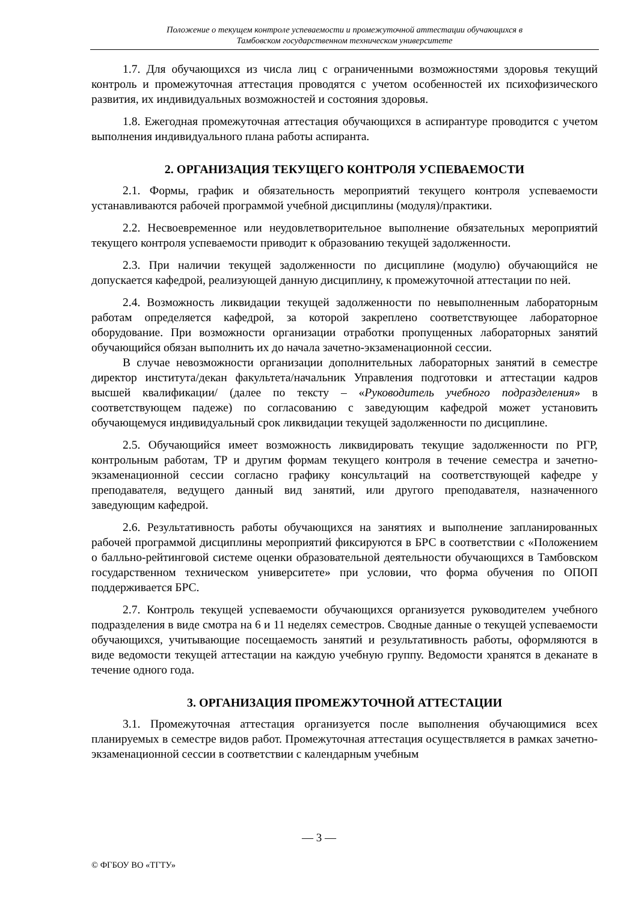Положение о текущем контроле успеваемости и промежуточной аттестации обучающихся в
Тамбовском государственном техническом университете
1.7. Для обучающихся из числа лиц с ограниченными возможностями здоровья текущий контроль и промежуточная аттестация проводятся с учетом особенностей их психофизического развития, их индивидуальных возможностей и состояния здоровья.
1.8. Ежегодная промежуточная аттестация обучающихся в аспирантуре проводится с учетом выполнения индивидуального плана работы аспиранта.
2. ОРГАНИЗАЦИЯ ТЕКУЩЕГО КОНТРОЛЯ УСПЕВАЕМОСТИ
2.1. Формы, график и обязательность мероприятий текущего контроля успеваемости устанавливаются рабочей программой учебной дисциплины (модуля)/практики.
2.2. Несвоевременное или неудовлетворительное выполнение обязательных мероприятий текущего контроля успеваемости приводит к образованию текущей задолженности.
2.3. При наличии текущей задолженности по дисциплине (модулю) обучающийся не допускается кафедрой, реализующей данную дисциплину, к промежуточной аттестации по ней.
2.4. Возможность ликвидации текущей задолженности по невыполненным лабораторным работам определяется кафедрой, за которой закреплено соответствующее лабораторное оборудование. При возможности организации отработки пропущенных лабораторных занятий обучающийся обязан выполнить их до начала зачетно-экзаменационной сессии.
В случае невозможности организации дополнительных лабораторных занятий в семестре директор института/декан факультета/начальник Управления подготовки и аттестации кадров высшей квалификации/ (далее по тексту – «Руководитель учебного подразделения» в соответствующем падеже) по согласованию с заведующим кафедрой может установить обучающемуся индивидуальный срок ликвидации текущей задолженности по дисциплине.
2.5. Обучающийся имеет возможность ликвидировать текущие задолженности по РГР, контрольным работам, ТР и другим формам текущего контроля в течение семестра и зачетно-экзаменационной сессии согласно графику консультаций на соответствующей кафедре у преподавателя, ведущего данный вид занятий, или другого преподавателя, назначенного заведующим кафедрой.
2.6. Результативность работы обучающихся на занятиях и выполнение запланированных рабочей программой дисциплины мероприятий фиксируются в БРС в соответствии с «Положением о балльно-рейтинговой системе оценки образовательной деятельности обучающихся в Тамбовском государственном техническом университете» при условии, что форма обучения по ОПОП поддерживается БРС.
2.7. Контроль текущей успеваемости обучающихся организуется руководителем учебного подразделения в виде смотра на 6 и 11 неделях семестров. Сводные данные о текущей успеваемости обучающихся, учитывающие посещаемость занятий и результативность работы, оформляются в виде ведомости текущей аттестации на каждую учебную группу. Ведомости хранятся в деканате в течение одного года.
3. ОРГАНИЗАЦИЯ ПРОМЕЖУТОЧНОЙ АТТЕСТАЦИИ
3.1. Промежуточная аттестация организуется после выполнения обучающимися всех планируемых в семестре видов работ. Промежуточная аттестация осуществляется в рамках зачетно-экзаменационной сессии в соответствии с календарным учебным
— 3 —
© ФГБОУ ВО «ТГТУ»